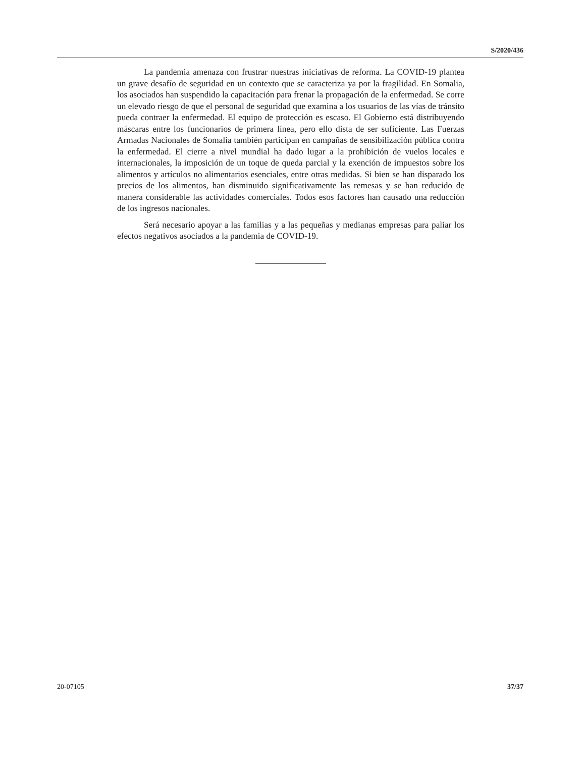S/2020/436
La pandemia amenaza con frustrar nuestras iniciativas de reforma. La COVID-19 plantea un grave desafío de seguridad en un contexto que se caracteriza ya por la fragilidad. En Somalia, los asociados han suspendido la capacitación para frenar la propagación de la enfermedad. Se corre un elevado riesgo de que el personal de seguridad que examina a los usuarios de las vías de tránsito pueda contraer la enfermedad. El equipo de protección es escaso. El Gobierno está distribuyendo máscaras entre los funcionarios de primera línea, pero ello dista de ser suficiente. Las Fuerzas Armadas Nacionales de Somalia también participan en campañas de sensibilización pública contra la enfermedad. El cierre a nivel mundial ha dado lugar a la prohibición de vuelos locales e internacionales, la imposición de un toque de queda parcial y la exención de impuestos sobre los alimentos y artículos no alimentarios esenciales, entre otras medidas. Si bien se han disparado los precios de los alimentos, han disminuido significativamente las remesas y se han reducido de manera considerable las actividades comerciales. Todos esos factores han causado una reducción de los ingresos nacionales.
Será necesario apoyar a las familias y a las pequeñas y medianas empresas para paliar los efectos negativos asociados a la pandemia de COVID-19.
20-07105 37/37